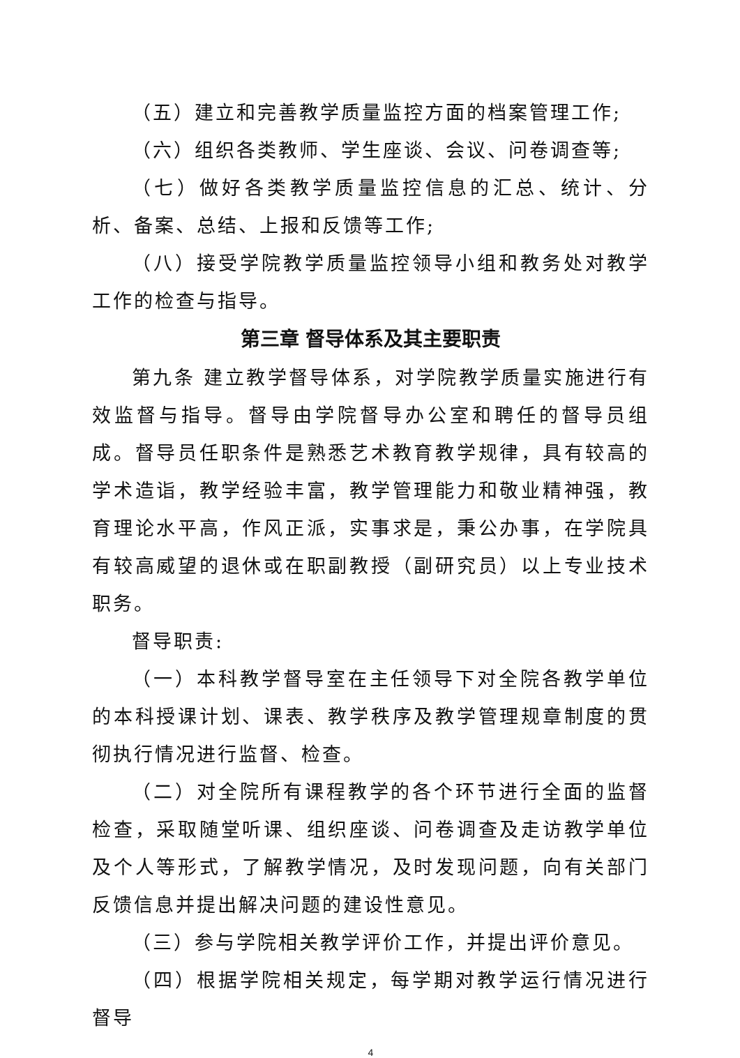（五）建立和完善教学质量监控方面的档案管理工作;
（六）组织各类教师、学生座谈、会议、问卷调查等;
（七）做好各类教学质量监控信息的汇总、统计、分析、备案、总结、上报和反馈等工作;
（八）接受学院教学质量监控领导小组和教务处对教学工作的检查与指导。
第三章 督导体系及其主要职责
第九条 建立教学督导体系，对学院教学质量实施进行有效监督与指导。督导由学院督导办公室和聘任的督导员组成。督导员任职条件是熟悉艺术教育教学规律，具有较高的学术造诣，教学经验丰富，教学管理能力和敬业精神强，教育理论水平高，作风正派，实事求是，秉公办事，在学院具有较高威望的退休或在职副教授（副研究员）以上专业技术职务。
督导职责:
（一）本科教学督导室在主任领导下对全院各教学单位的本科授课计划、课表、教学秩序及教学管理规章制度的贯彻执行情况进行监督、检查。
（二）对全院所有课程教学的各个环节进行全面的监督检查，采取随堂听课、组织座谈、问卷调查及走访教学单位及个人等形式，了解教学情况，及时发现问题，向有关部门反馈信息并提出解决问题的建设性意见。
（三）参与学院相关教学评价工作，并提出评价意见。
（四）根据学院相关规定，每学期对教学运行情况进行督导
4